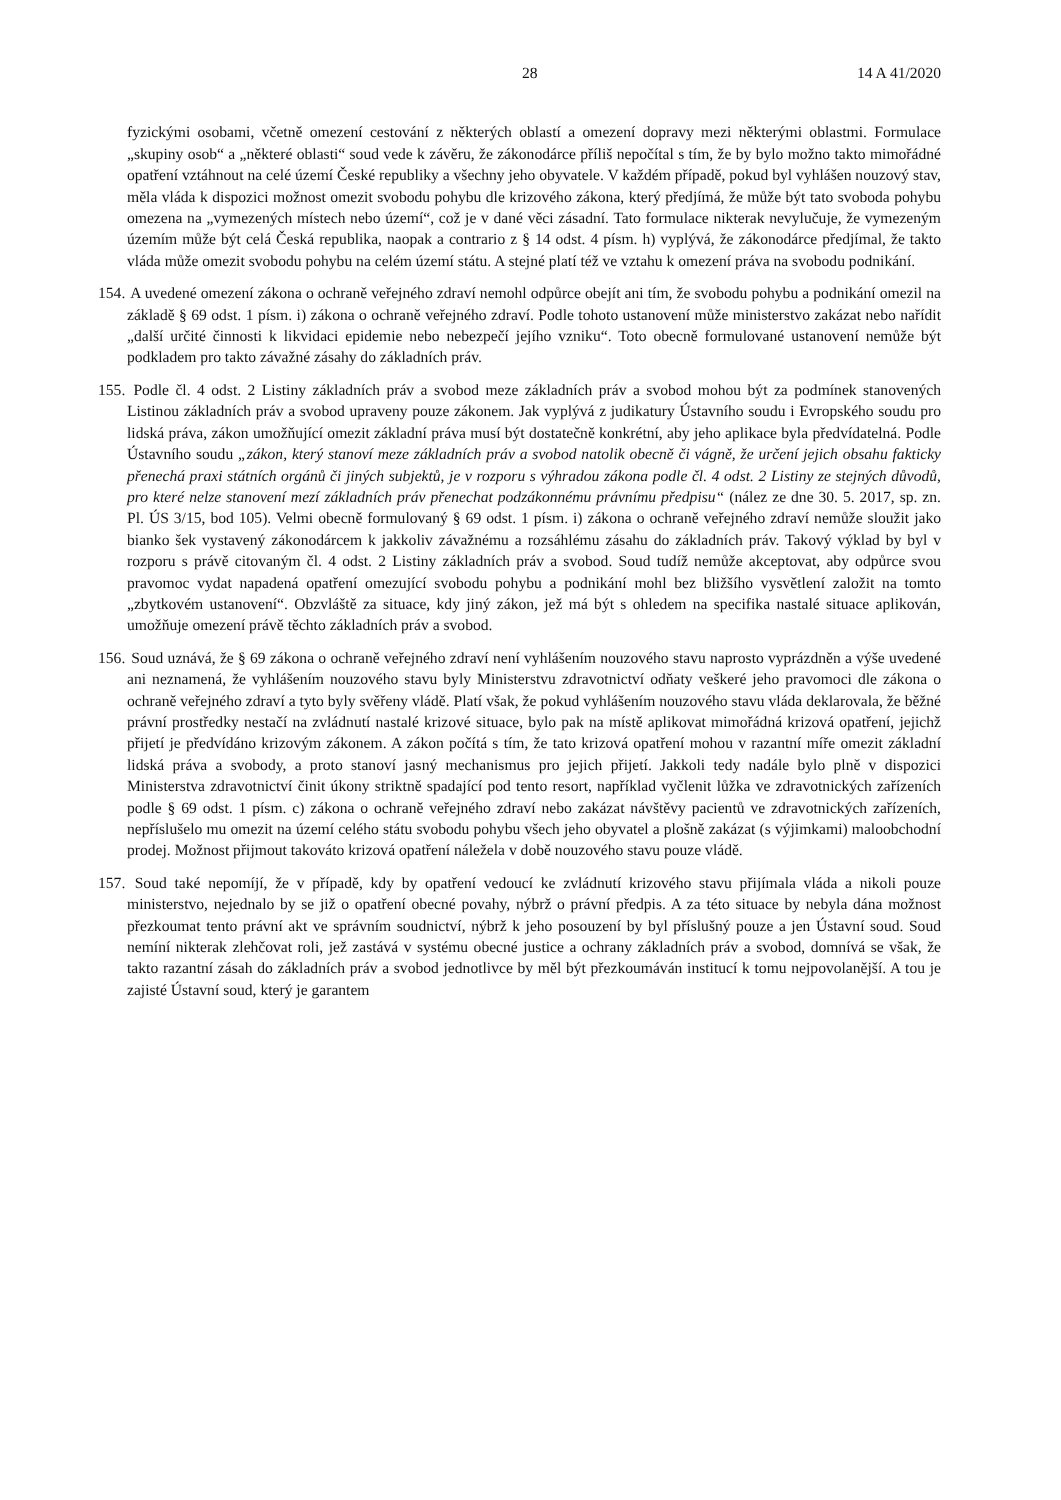28 14 A 41/2020
fyzickými osobami, včetně omezení cestování z některých oblastí a omezení dopravy mezi některými oblastmi. Formulace „skupiny osob“ a „některé oblasti“ soud vede k závěru, že zákonodárce příliš nepočítal s tím, že by bylo možno takto mimořádné opatření vztáhnout na celé území České republiky a všechny jeho obyvatele. V každém případě, pokud byl vyhlášen nouzový stav, měla vláda k dispozici možnost omezit svobodu pohybu dle krizového zákona, který předjímá, že může být tato svoboda pohybu omezena na „vymezených místech nebo území“, což je v dané věci zásadní. Tato formulace nikterak nevylučuje, že vymezeným územím může být celá Česká republika, naopak a contrario z § 14 odst. 4 písm. h) vyplývá, že zákonodárce předjímal, že takto vláda může omezit svobodu pohybu na celém území státu. A stejné platí též ve vztahu k omezení práva na svobodu podnikání.
154. A uvedené omezení zákona o ochraně veřejného zdraví nemohl odpůrce obejít ani tím, že svobodu pohybu a podnikání omezil na základě § 69 odst. 1 písm. i) zákona o ochraně veřejného zdraví. Podle tohoto ustanovení může ministerstvo zakázat nebo nařídit „další určité činnosti k likvidaci epidemie nebo nebezpečí jejího vzniku“. Toto obecně formulované ustanovení nemůže být podkladem pro takto závažné zásahy do základních práv.
155. Podle čl. 4 odst. 2 Listiny základních práv a svobod meze základních práv a svobod mohou být za podmínek stanovených Listinou základních práv a svobod upraveny pouze zákonem. Jak vyplývá z judikatury Ústavního soudu i Evropského soudu pro lidská práva, zákon umožňující omezit základní práva musí být dostatečně konkrétní, aby jeho aplikace byla předvídatelná. Podle Ústavního soudu „zákon, který stanoví meze základních práv a svobod natolik obecně či vágně, že určení jejich obsahu fakticky přenechá praxi státních orgánů či jiných subjektů, je v rozporu s výhradou zákona podle čl. 4 odst. 2 Listiny ze stejných důvodů, pro které nelze stanovení mezí základních práv přenechat podzákonnému právnímu předpisu“ (nález ze dne 30. 5. 2017, sp. zn. Pl. ÚS 3/15, bod 105). Velmi obecně formulovaný § 69 odst. 1 písm. i) zákona o ochraně veřejného zdraví nemůže sloužit jako bianko šek vystavený zákonodárcem k jakkoliv závažnému a rozsáhlému zásahu do základních práv. Takový výklad by byl v rozporu s právě citovaným čl. 4 odst. 2 Listiny základních práv a svobod. Soud tudíž nemůže akceptovat, aby odpůrce svou pravomoc vydat napadená opatření omezující svobodu pohybu a podnikání mohl bez bližšího vysvětlení založit na tomto „zbytkovém ustanovení“. Obzvláště za situace, kdy jiný zákon, jež má být s ohledem na specifika nastalé situace aplikován, umožňuje omezení právě těchto základních práv a svobod.
156. Soud uznává, že § 69 zákona o ochraně veřejného zdraví není vyhlášením nouzového stavu naprosto vyprázdněn a výše uvedené ani neznamená, že vyhlášením nouzového stavu byly Ministerstvu zdravotnictví odňaty veškeré jeho pravomoci dle zákona o ochraně veřejného zdraví a tyto byly svěřeny vládě. Platí však, že pokud vyhlášením nouzového stavu vláda deklarovala, že běžné právní prostředky nestačí na zvládnutí nastalé krizové situace, bylo pak na místě aplikovat mimořádná krizová opatření, jejichž přijetí je předvídáno krizovým zákonem. A zákon počítá s tím, že tato krizová opatření mohou v razantní míře omezit základní lidská práva a svobody, a proto stanoví jasný mechanismus pro jejich přijetí. Jakkoli tedy nadále bylo plně v dispozici Ministerstva zdravotnictví činit úkony striktně spadající pod tento resort, například vyčlenit lůžka ve zdravotnických zařízeních podle § 69 odst. 1 písm. c) zákona o ochraně veřejného zdraví nebo zakázat návštěvy pacientů ve zdravotnických zařízeních, nepříslušelo mu omezit na území celého státu svobodu pohybu všech jeho obyvatel a plošně zakázat (s výjimkami) maloobchodní prodej. Možnost přijmout takováto krizová opatření náležela v době nouzového stavu pouze vládě.
157. Soud také nepomíjí, že v případě, kdy by opatření vedoucí ke zvládnutí krizového stavu přijímala vláda a nikoli pouze ministerstvo, nejednalo by se již o opatření obecné povahy, nýbrž o právní předpis. A za této situace by nebyla dána možnost přezkoumat tento právní akt ve správním soudnictví, nýbrž k jeho posouzení by byl příslušný pouze a jen Ústavní soud. Soud nemíní nikterak zlehčovat roli, jež zastává v systému obecné justice a ochrany základních práv a svobod, domnívá se však, že takto razantní zásah do základních práv a svobod jednotlivce by měl být přezkoumáván institucí k tomu nejpovolanější. A tou je zajisté Ústavní soud, který je garantem